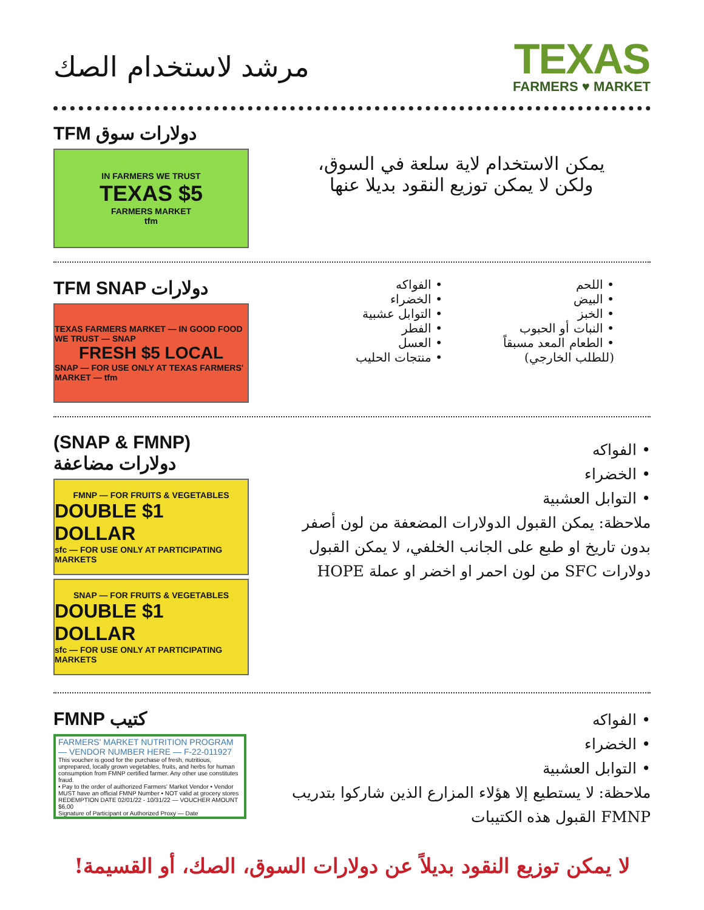مرشد لاستخدام الصك
TEXAS
FARMERS ♥ MARKET
TFM دولارات سوق
IN FARMERS WE TRUST
TEXAS $5
FARMERS MARKET
tfm
يمكن الاستخدام لاية سلعة في السوق،
ولكن لا يمكن توزيع النقود بديلا عنها
TFM SNAP دولارات
TEXAS FARMERS MARKET — IN GOOD FOOD WE TRUST — SNAP
FRESH $5 LOCAL
SNAP — FOR USE ONLY AT TEXAS FARMERS' MARKET — tfm
• اللحم
• البيض
• الخبز
• النبات أو الحبوب
• الطعام المعد مسبقاً
(للطلب الخارجي)
• الفواكه
• الخضراء
• التوابل عشبية
• الفطر
• العسل
• منتجات الحليب
(SNAP & FMNP) دولارات مضاعفة
FMNP — FOR FRUITS & VEGETABLES
DOUBLE $1 DOLLAR
sfc — FOR USE ONLY AT PARTICIPATING MARKETS
SNAP — FOR FRUITS & VEGETABLES
DOUBLE $1 DOLLAR
sfc — FOR USE ONLY AT PARTICIPATING MARKETS
• الفواكه
• الخضراء
• التوابل العشبية
ملاحظة: يمكن القبول الدولارات المضعفة من لون أصفر بدون تاريخ او طبع على الجانب الخلفي، لا يمكن القبول دولارات SFC من لون احمر او اخضر او عملة HOPE
FMNP كتيب
FARMERS' MARKET NUTRITION PROGRAM — VENDOR NUMBER HERE — F-22-011927
This voucher is good for the purchase of fresh, nutritious, unprepared, locally grown vegetables, fruits, and herbs for human consumption from FMNP certified farmer. Any other use constitutes fraud.
• Pay to the order of authorized Farmers' Market Vendor • Vendor MUST have an official FMNP Number • NOT valid at grocery stores
REDEMPTION DATE 02/01/22 - 10/31/22 — VOUCHER AMOUNT $6.00
Signature of Participant or Authorized Proxy — Date
• الفواكه
• الخضراء
• التوابل العشبية
ملاحظة: لا يستطيع إلا هؤلاء المزارع الذين شاركوا بتدريب FMNP القبول هذه الكتيبات
لا يمكن توزيع النقود بديلاً عن دولارات السوق، الصك، أو القسيمة!